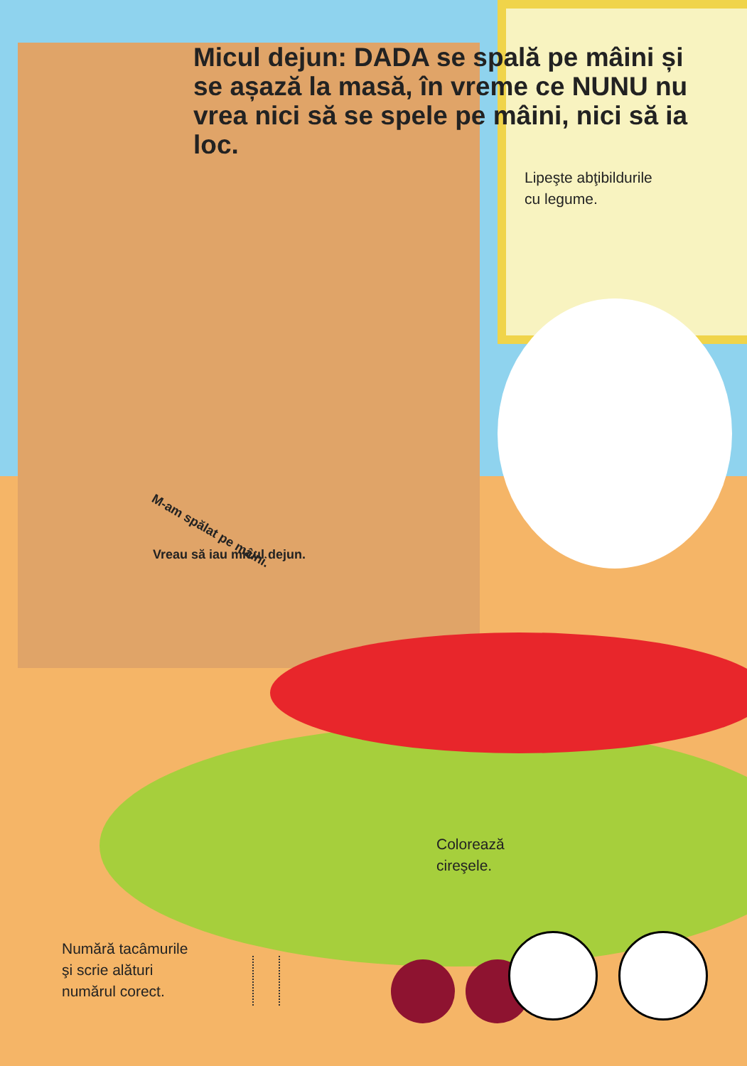Micul dejun: DADA se spală pe mâini și se așază la masă, în vreme ce NUNU nu vrea nici să se spele pe mâini, nici să ia loc.
Lipeşte abţibildurile
cu legume.
M-am spălat pe mâini.
Vreau să iau micul dejun.
Colorează
cireşele.
Numără tacâmurile
şi scrie alături
numărul corect.